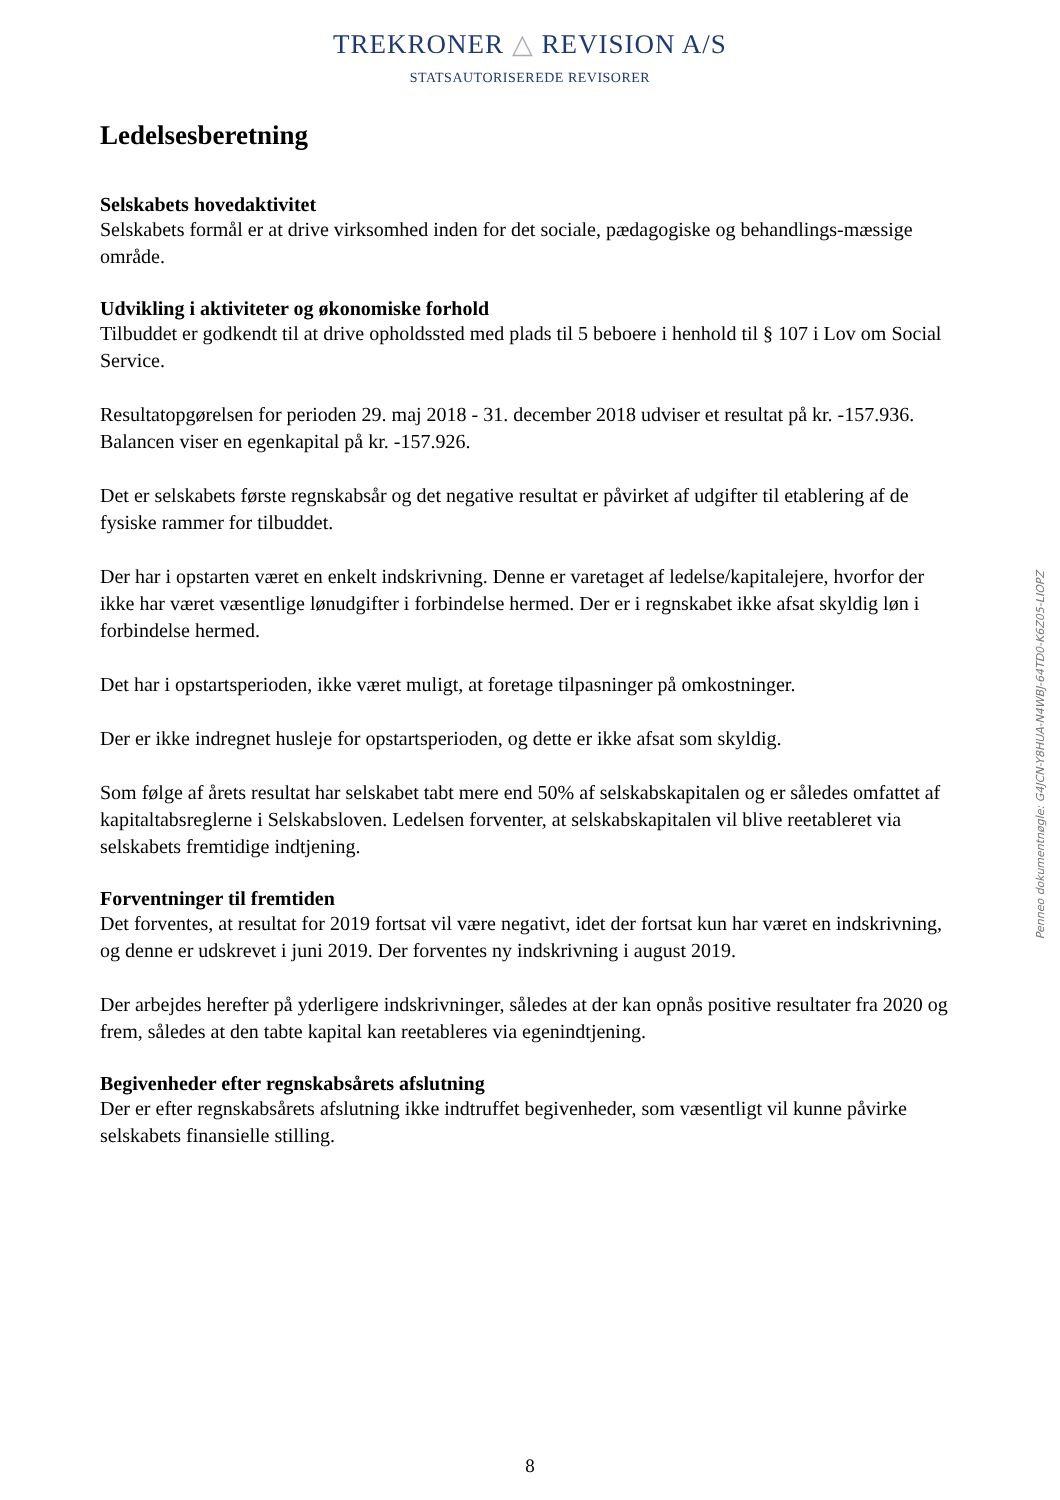TREKRONER △ REVISION A/S
STATSAUTORISEREDE REVISORER
Ledelsesberetning
Selskabets hovedaktivitet
Selskabets formål er at drive virksomhed inden for det sociale, pædagogiske og behandlings-mæssige område.
Udvikling i aktiviteter og økonomiske forhold
Tilbuddet er godkendt til at drive opholdssted med plads til 5 beboere i henhold til § 107 i Lov om Social Service.
Resultatopgørelsen for perioden 29. maj 2018 - 31. december 2018 udviser et resultat på kr. -157.936. Balancen viser en egenkapital på kr. -157.926.
Det er selskabets første regnskabsår og det negative resultat er påvirket af udgifter til etablering af de fysiske rammer for tilbuddet.
Der har i opstarten været en enkelt indskrivning. Denne er varetaget af ledelse/kapitalejere, hvorfor der ikke har været væsentlige lønudgifter i forbindelse hermed. Der er i regnskabet ikke afsat skyldig løn i forbindelse hermed.
Det har i opstartsperioden, ikke været muligt, at foretage tilpasninger på omkostninger.
Der er ikke indregnet husleje for opstartsperioden, og dette er ikke afsat som skyldig.
Som følge af årets resultat har selskabet tabt mere end 50% af selskabskapitalen og er således omfattet af kapitaltabsreglerne i Selskabsloven. Ledelsen forventer, at selskabskapitalen vil blive reetableret via selskabets fremtidige indtjening.
Forventninger til fremtiden
Det forventes, at resultat for 2019 fortsat vil være negativt, idet der fortsat kun har været en indskrivning, og denne er udskrevet i juni 2019. Der forventes ny indskrivning i august 2019.
Der arbejdes herefter på yderligere indskrivninger, således at der kan opnås positive resultater fra 2020 og frem, således at den tabte kapital kan reetableres via egenindtjening.
Begivenheder efter regnskabsårets afslutning
Der er efter regnskabsårets afslutning ikke indtruffet begivenheder, som væsentligt vil kunne påvirke selskabets finansielle stilling.
Penneo dokumentnøgle: G4JCN-Y8HUA-N4WBJ-64TD0-K6Z05-LIOPZ
8